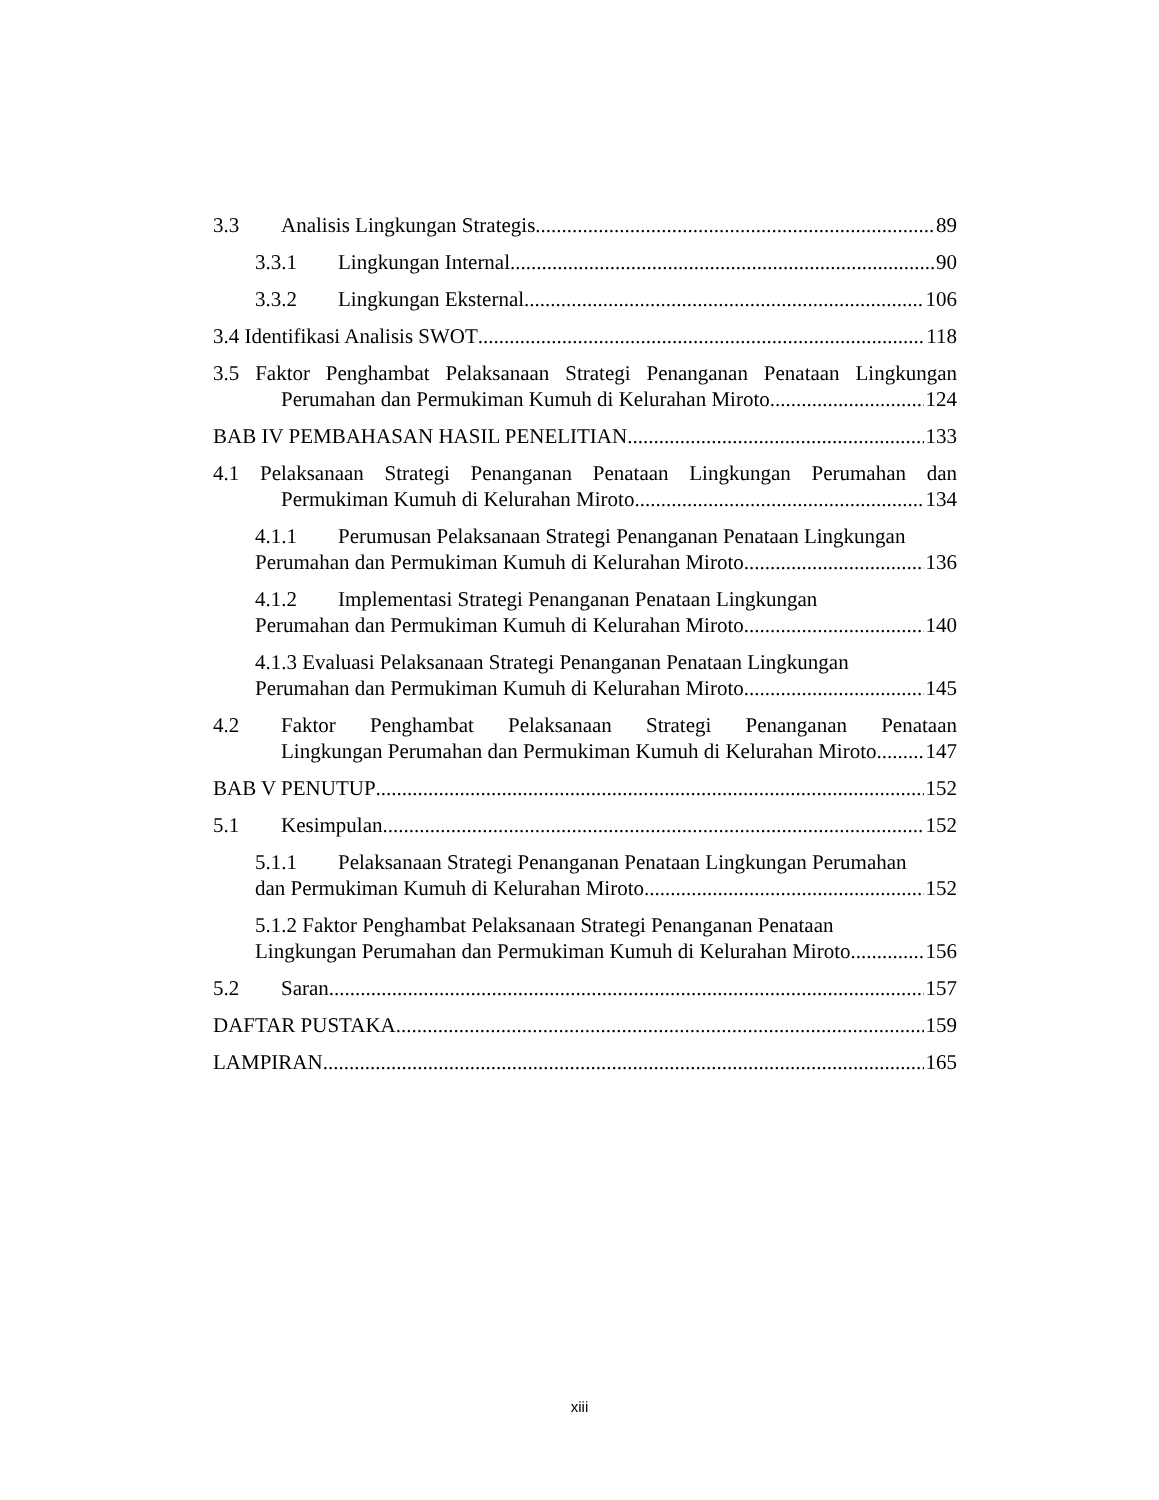3.3 Analisis Lingkungan Strategis 89
3.3.1 Lingkungan Internal 90
3.3.2 Lingkungan Eksternal 106
3.4 Identifikasi Analisis SWOT 118
3.5 Faktor Penghambat Pelaksanaan Strategi Penanganan Penataan Lingkungan
Perumahan dan Permukiman Kumuh di Kelurahan Miroto 124
BAB IV PEMBAHASAN HASIL PENELITIAN 133
4.1 Pelaksanaan Strategi Penanganan Penataan Lingkungan Perumahan dan
Permukiman Kumuh di Kelurahan Miroto 134
4.1.1 Perumusan Pelaksanaan Strategi Penanganan Penataan Lingkungan
Perumahan dan Permukiman Kumuh di Kelurahan Miroto 136
4.1.2 Implementasi Strategi Penanganan Penataan Lingkungan
Perumahan dan Permukiman Kumuh di Kelurahan Miroto 140
4.1.3 Evaluasi Pelaksanaan Strategi Penanganan Penataan Lingkungan
Perumahan dan Permukiman Kumuh di Kelurahan Miroto 145
4.2 Faktor Penghambat Pelaksanaan Strategi Penanganan Penataan
Lingkungan Perumahan dan Permukiman Kumuh di Kelurahan Miroto 147
BAB V PENUTUP 152
5.1 Kesimpulan 152
5.1.1 Pelaksanaan Strategi Penanganan Penataan Lingkungan Perumahan
dan Permukiman Kumuh di Kelurahan Miroto 152
5.1.2 Faktor Penghambat Pelaksanaan Strategi Penanganan Penataan
Lingkungan Perumahan dan Permukiman Kumuh di Kelurahan Miroto 156
5.2 Saran 157
DAFTAR PUSTAKA 159
LAMPIRAN 165
xiii